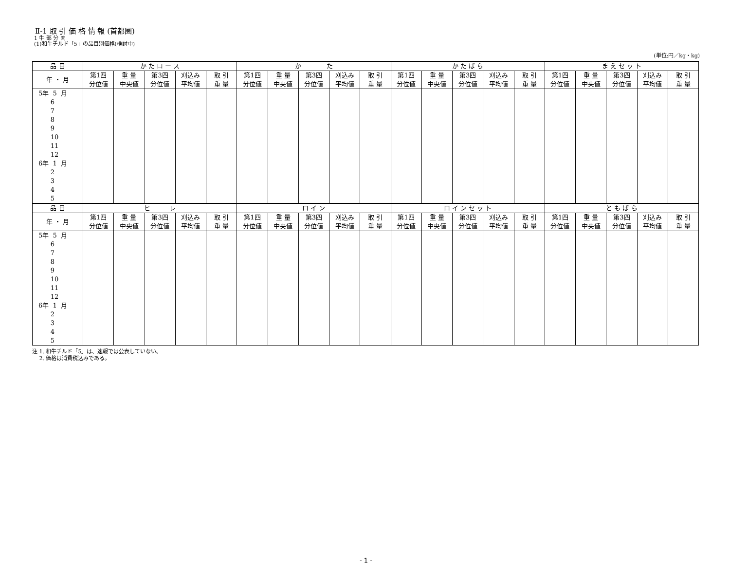Ⅱ-1 取 引 価 格 情 報 (首都圏)
1 牛 部 分 肉
(1)和牛チルド「5」の品目別価格(検討中)
(単位:円／kg・kg)
| 品 目 | か た ロ ー ス | | | | | か た | | | | | か た ば ら | | | | | ま え セ ッ ト | | | | |
| --- | --- | --- | --- | --- | --- | --- | --- | --- | --- | --- | --- | --- | --- | --- | --- | --- | --- | --- | --- | --- |
| 年 ・ 月 | 第1四 分位値 | 重 量 中央値 | 第3四 分位値 | 刈込み 平均値 | 取 引 重 量 | 第1四 分位値 | 重 量 中央値 | 第3四 分位値 | 刈込み 平均値 | 取 引 重 量 | 第1四 分位値 | 重 量 中央値 | 第3四 分位値 | 刈込み 平均値 | 取 引 重 量 | 第1四 分位値 | 重 量 中央値 | 第3四 分位値 | 刈込み 平均値 | 取 引 重 量 |
| 5年 5 月 6 7 8 9 10 11 12 6年 1 月 2 3 4 5 | | | | | | | | | | | | | | | | | | | | |
| 品 目 | ヒ レ | | | | | ロ イ ン | | | | | ロ イ ン セ ッ ト | | | | | と も ば ら | | | | |
| 年 ・ 月 | 第1四 分位値 | 重 量 中央値 | 第3四 分位値 | 刈込み 平均値 | 取 引 重 量 | 第1四 分位値 | 重 量 中央値 | 第3四 分位値 | 刈込み 平均値 | 取 引 重 量 | 第1四 分位値 | 重 量 中央値 | 第3四 分位値 | 刈込み 平均値 | 取 引 重 量 | 第1四 分位値 | 重 量 中央値 | 第3四 分位値 | 刈込み 平均値 | 取 引 重 量 |
| 5年 5 月 6 7 8 9 10 11 12 6年 1 月 2 3 4 5 | | | | | | | | | | | | | | | | | | | | |
注 1. 和牛チルド「5」は、速報では公表していない。
　 2. 価格は消費税込みである。
- 1 -